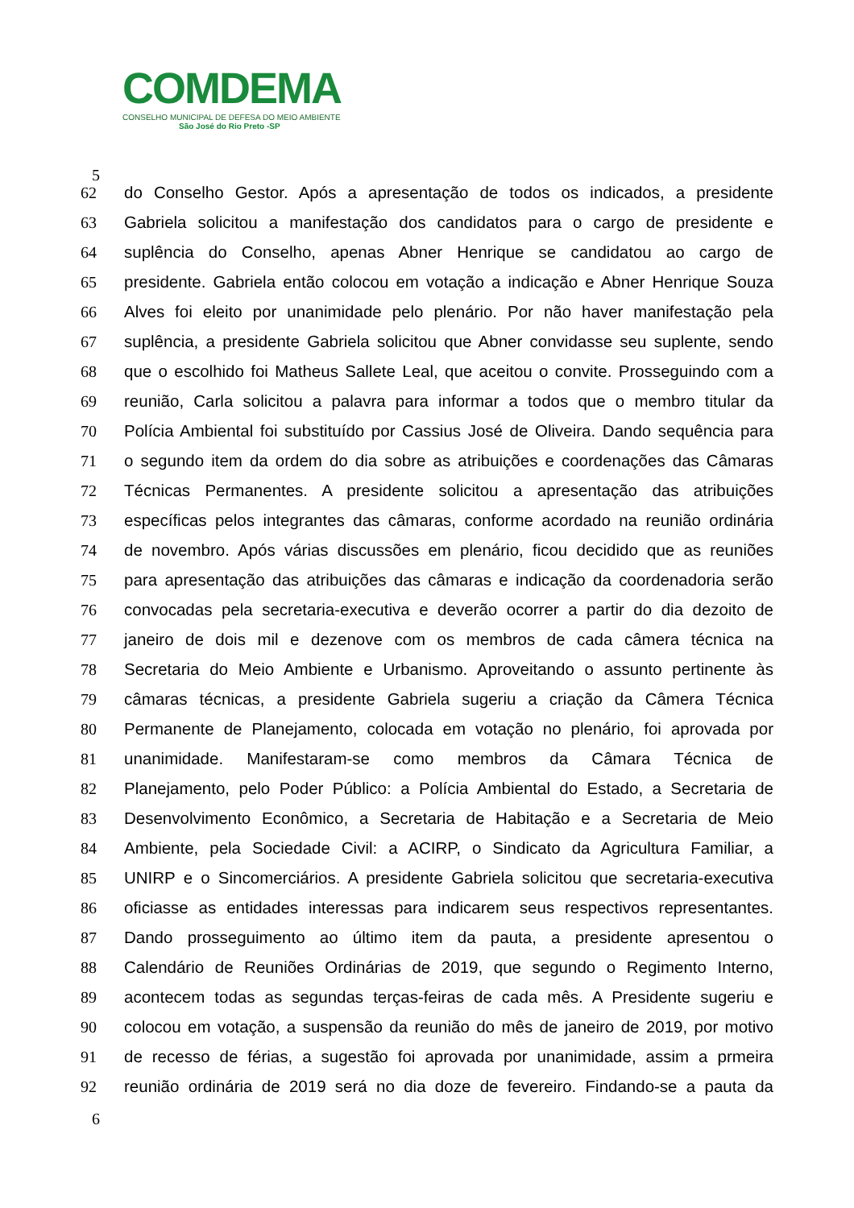COMDEMA
CONSELHO MUNICIPAL DE DEFESA DO MEIO AMBIENTE
São José do Rio Preto -SP
5
62 do Conselho Gestor. Após a apresentação de todos os indicados, a presidente
63 Gabriela solicitou a manifestação dos candidatos para o cargo de presidente e
64 suplência do Conselho, apenas Abner Henrique se candidatou ao cargo de
65 presidente. Gabriela então colocou em votação a indicação e Abner Henrique Souza
66 Alves foi eleito por unanimidade pelo plenário. Por não haver manifestação pela
67 suplência, a presidente Gabriela solicitou que Abner convidasse seu suplente, sendo
68 que o escolhido foi Matheus Sallete Leal, que aceitou o convite. Prosseguindo com a
69 reunião, Carla solicitou a palavra para informar a todos que o membro titular da
70 Polícia Ambiental foi substituído por Cassius José de Oliveira. Dando sequência para
71 o segundo item da ordem do dia sobre as atribuições e coordenações das Câmaras
72 Técnicas Permanentes. A presidente solicitou a apresentação das atribuições
73 específicas pelos integrantes das câmaras, conforme acordado na reunião ordinária
74 de novembro. Após várias discussões em plenário, ficou decidido que as reuniões
75 para apresentação das atribuições das câmaras e indicação da coordenadoria serão
76 convocadas pela secretaria-executiva e deverão ocorrer a partir do dia dezoito de
77 janeiro de dois mil e dezenove com os membros de cada câmera técnica na
78 Secretaria do Meio Ambiente e Urbanismo. Aproveitando o assunto pertinente às
79 câmaras técnicas, a presidente Gabriela sugeriu a criação da Câmera Técnica
80 Permanente de Planejamento, colocada em votação no plenário, foi aprovada por
81 unanimidade. Manifestaram-se como membros da Câmara Técnica de
82 Planejamento, pelo Poder Público: a Polícia Ambiental do Estado, a Secretaria de
83 Desenvolvimento Econômico, a Secretaria de Habitação e a Secretaria de Meio
84 Ambiente, pela Sociedade Civil: a ACIRP, o Sindicato da Agricultura Familiar, a
85 UNIRP e o Sincomerciários. A presidente Gabriela solicitou que secretaria-executiva
86 oficiasse as entidades interessas para indicarem seus respectivos representantes.
87 Dando prosseguimento ao último item da pauta, a presidente apresentou o
88 Calendário de Reuniões Ordinárias de 2019, que segundo o Regimento Interno,
89 acontecem todas as segundas terças-feiras de cada mês. A Presidente sugeriu e
90 colocou em votação, a suspensão da reunião do mês de janeiro de 2019, por motivo
91 de recesso de férias, a sugestão foi aprovada por unanimidade, assim a prmeira
92 reunião ordinária de 2019 será no dia doze de fevereiro. Findando-se a pauta da
6